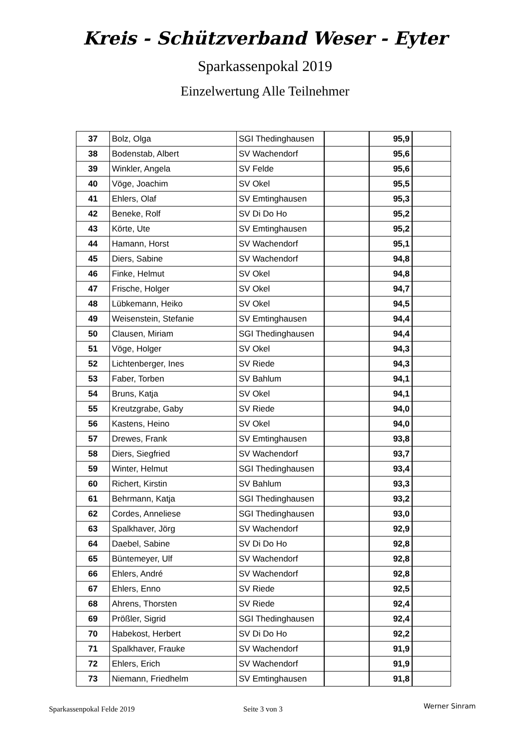Kreis - Schützverband Weser - Eyter
Sparkassenpokal 2019
Einzelwertung Alle Teilnehmer
| 37 | Bolz, Olga | SGI Thedinghausen | | 95,9 | |
| 38 | Bodenstab, Albert | SV Wachendorf | | 95,6 | |
| 39 | Winkler, Angela | SV Felde | | 95,6 | |
| 40 | Vöge, Joachim | SV Okel | | 95,5 | |
| 41 | Ehlers, Olaf | SV Emtinghausen | | 95,3 | |
| 42 | Beneke, Rolf | SV Di Do Ho | | 95,2 | |
| 43 | Körte, Ute | SV Emtinghausen | | 95,2 | |
| 44 | Hamann, Horst | SV Wachendorf | | 95,1 | |
| 45 | Diers, Sabine | SV Wachendorf | | 94,8 | |
| 46 | Finke, Helmut | SV Okel | | 94,8 | |
| 47 | Frische, Holger | SV Okel | | 94,7 | |
| 48 | Lübkemann, Heiko | SV Okel | | 94,5 | |
| 49 | Weisenstein, Stefanie | SV Emtinghausen | | 94,4 | |
| 50 | Clausen, Miriam | SGI Thedinghausen | | 94,4 | |
| 51 | Vöge, Holger | SV Okel | | 94,3 | |
| 52 | Lichtenberger, Ines | SV Riede | | 94,3 | |
| 53 | Faber, Torben | SV Bahlum | | 94,1 | |
| 54 | Bruns, Katja | SV Okel | | 94,1 | |
| 55 | Kreutzgrabe, Gaby | SV Riede | | 94,0 | |
| 56 | Kastens, Heino | SV Okel | | 94,0 | |
| 57 | Drewes, Frank | SV Emtinghausen | | 93,8 | |
| 58 | Diers, Siegfried | SV Wachendorf | | 93,7 | |
| 59 | Winter, Helmut | SGI Thedinghausen | | 93,4 | |
| 60 | Richert, Kirstin | SV Bahlum | | 93,3 | |
| 61 | Behrmann, Katja | SGI Thedinghausen | | 93,2 | |
| 62 | Cordes, Anneliese | SGI Thedinghausen | | 93,0 | |
| 63 | Spalkhaver, Jörg | SV Wachendorf | | 92,9 | |
| 64 | Daebel, Sabine | SV Di Do Ho | | 92,8 | |
| 65 | Büntemeyer, Ulf | SV Wachendorf | | 92,8 | |
| 66 | Ehlers, André | SV Wachendorf | | 92,8 | |
| 67 | Ehlers, Enno | SV Riede | | 92,5 | |
| 68 | Ahrens, Thorsten | SV Riede | | 92,4 | |
| 69 | Prößler, Sigrid | SGI Thedinghausen | | 92,4 | |
| 70 | Habekost, Herbert | SV Di Do Ho | | 92,2 | |
| 71 | Spalkhaver, Frauke | SV Wachendorf | | 91,9 | |
| 72 | Ehlers, Erich | SV Wachendorf | | 91,9 | |
| 73 | Niemann, Friedhelm | SV Emtinghausen | | 91,8 | |
Sparkassenpokal Felde 2019 Seite 3 von 3 Werner Sinram